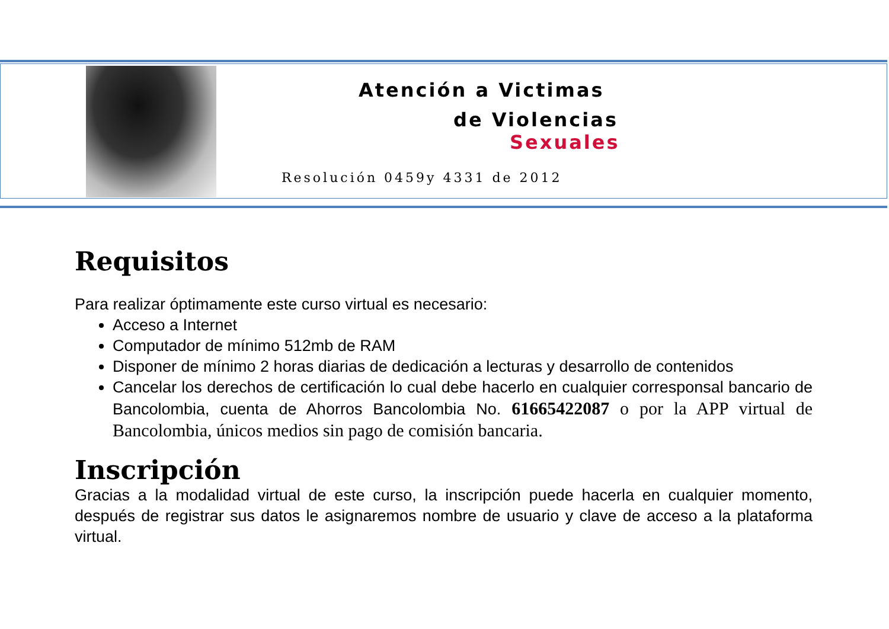Atención a Victimas
de Violencias
Sexuales
Resolución 0459y 4331 de 2012
Requisitos
Para realizar óptimamente este curso virtual es necesario:
Acceso a Internet
Computador de mínimo 512mb de RAM
Disponer de mínimo 2 horas diarias de dedicación a lecturas y desarrollo de contenidos
Cancelar los derechos de certificación lo cual debe hacerlo en cualquier corresponsal bancario de Bancolombia, cuenta de Ahorros Bancolombia No. 61665422087 o por la APP virtual de Bancolombia, únicos medios sin pago de comisión bancaria.
Inscripción
Gracias a la modalidad virtual de este curso, la inscripción puede hacerla en cualquier momento, después de registrar sus datos le asignaremos nombre de usuario y clave de acceso a la plataforma virtual.